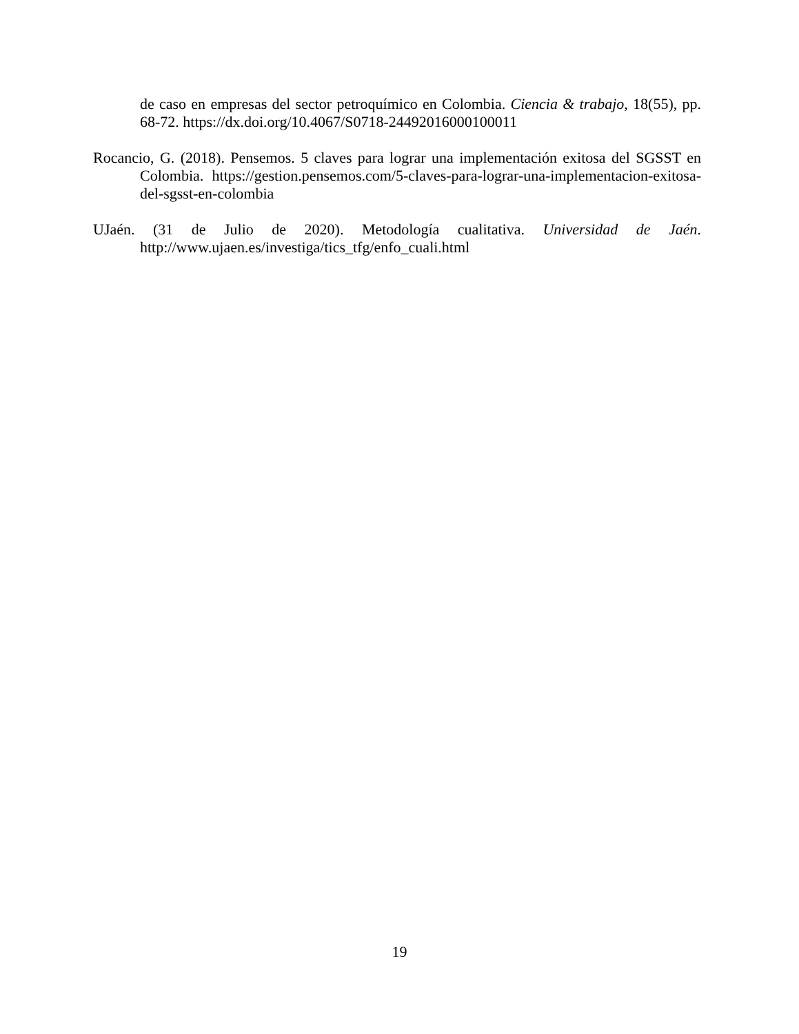de caso en empresas del sector petroquímico en Colombia. Ciencia & trabajo, 18(55), pp. 68-72. https://dx.doi.org/10.4067/S0718-24492016000100011
Rocancio, G. (2018). Pensemos. 5 claves para lograr una implementación exitosa del SGSST en Colombia. https://gestion.pensemos.com/5-claves-para-lograr-una-implementacion-exitosa-del-sgsst-en-colombia
UJaén. (31 de Julio de 2020). Metodología cualitativa. Universidad de Jaén. http://www.ujaen.es/investiga/tics_tfg/enfo_cuali.html
19